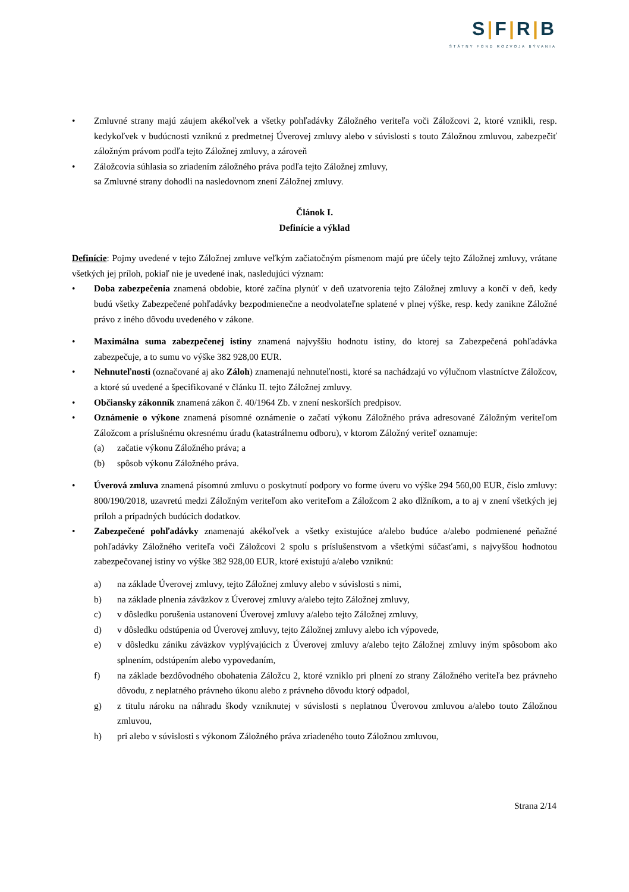S|F|R|B
ŠTÁTNY FOND ROZVOJA BÝVANIA
• Zmluvné strany majú záujem akékoľvek a všetky pohľadávky Záložného veriteľa voči Záložcovi 2, ktoré vznikli, resp. kedykoľvek v budúcnosti vzniknú z predmetnej Úverovej zmluvy alebo v súvislosti s touto Záložnou zmluvou, zabezpečiť záložným právom podľa tejto Záložnej zmluvy, a zároveň
• Záložcovia súhlasia so zriadením záložného práva podľa tejto Záložnej zmluvy,
sa Zmluvné strany dohodli na nasledovnom znení Záložnej zmluvy.
Článok I.
Definície a výklad
Definície: Pojmy uvedené v tejto Záložnej zmluve veľkým začiatočným písmenom majú pre účely tejto Záložnej zmluvy, vrátane všetkých jej príloh, pokiaľ nie je uvedené inak, nasledujúci význam:
• Doba zabezpečenia znamená obdobie, ktoré začína plynúť v deň uzatvorenia tejto Záložnej zmluvy a končí v deň, kedy budú všetky Zabezpečené pohľadávky bezpodmienečne a neodvolateľne splatené v plnej výške, resp. kedy zanikne Záložné právo z iného dôvodu uvedeného v zákone.
• Maximálna suma zabezpečenej istiny znamená najvyššiu hodnotu istiny, do ktorej sa Zabezpečená pohľadávka zabezpečuje, a to sumu vo výške 382 928,00 EUR.
• Nehnuteľnosti (označované aj ako Záloh) znamenajú nehnuteľnosti, ktoré sa nachádzajú vo výlučnom vlastníctve Záložcov, a ktoré sú uvedené a špecifikované v článku II. tejto Záložnej zmluvy.
• Občiansky zákonník znamená zákon č. 40/1964 Zb. v znení neskorších predpisov.
• Oznámenie o výkone znamená písomné oznámenie o začatí výkonu Záložného práva adresované Záložným veriteľom Záložcom a príslušnému okresnému úradu (katastrálnemu odboru), v ktorom Záložný veriteľ oznamuje:
(a) začatie výkonu Záložného práva; a
(b) spôsob výkonu Záložného práva.
• Úverová zmluva znamená písomnú zmluvu o poskytnutí podpory vo forme úveru vo výške 294 560,00 EUR, číslo zmluvy: 800/190/2018, uzavretú medzi Záložným veriteľom ako veriteľom a Záložcom 2 ako dlžníkom, a to aj v znení všetkých jej príloh a prípadných budúcich dodatkov.
• Zabezpečené pohľadávky znamenajú akékoľvek a všetky existujúce a/alebo budúce a/alebo podmienené peňažné pohľadávky Záložného veriteľa voči Záložcovi 2 spolu s príslušenstvom a všetkými súčasťami, s najvyššou hodnotou zabezpečovanej istiny vo výške 382 928,00 EUR, ktoré existujú a/alebo vzniknú:
a) na základe Úverovej zmluvy, tejto Záložnej zmluvy alebo v súvislosti s nimi,
b) na základe plnenia záväzkov z Úverovej zmluvy a/alebo tejto Záložnej zmluvy,
c) v dôsledku porušenia ustanovení Úverovej zmluvy a/alebo tejto Záložnej zmluvy,
d) v dôsledku odstúpenia od Úverovej zmluvy, tejto Záložnej zmluvy alebo ich výpovede,
e) v dôsledku zániku záväzkov vyplývajúcich z Úverovej zmluvy a/alebo tejto Záložnej zmluvy iným spôsobom ako splnením, odstúpením alebo vypovedaním,
f) na základe bezdôvodného obohatenia Záložcu 2, ktoré vzniklo pri plnení zo strany Záložného veriteľa bez právneho dôvodu, z neplatného právneho úkonu alebo z právneho dôvodu ktorý odpadol,
g) z titulu nároku na náhradu škody vzniknutej v súvislosti s neplatnou Úverovou zmluvou a/alebo touto Záložnou zmluvou,
h) pri alebo v súvislosti s výkonom Záložného práva zriadeného touto Záložnou zmluvou,
Strana 2/14